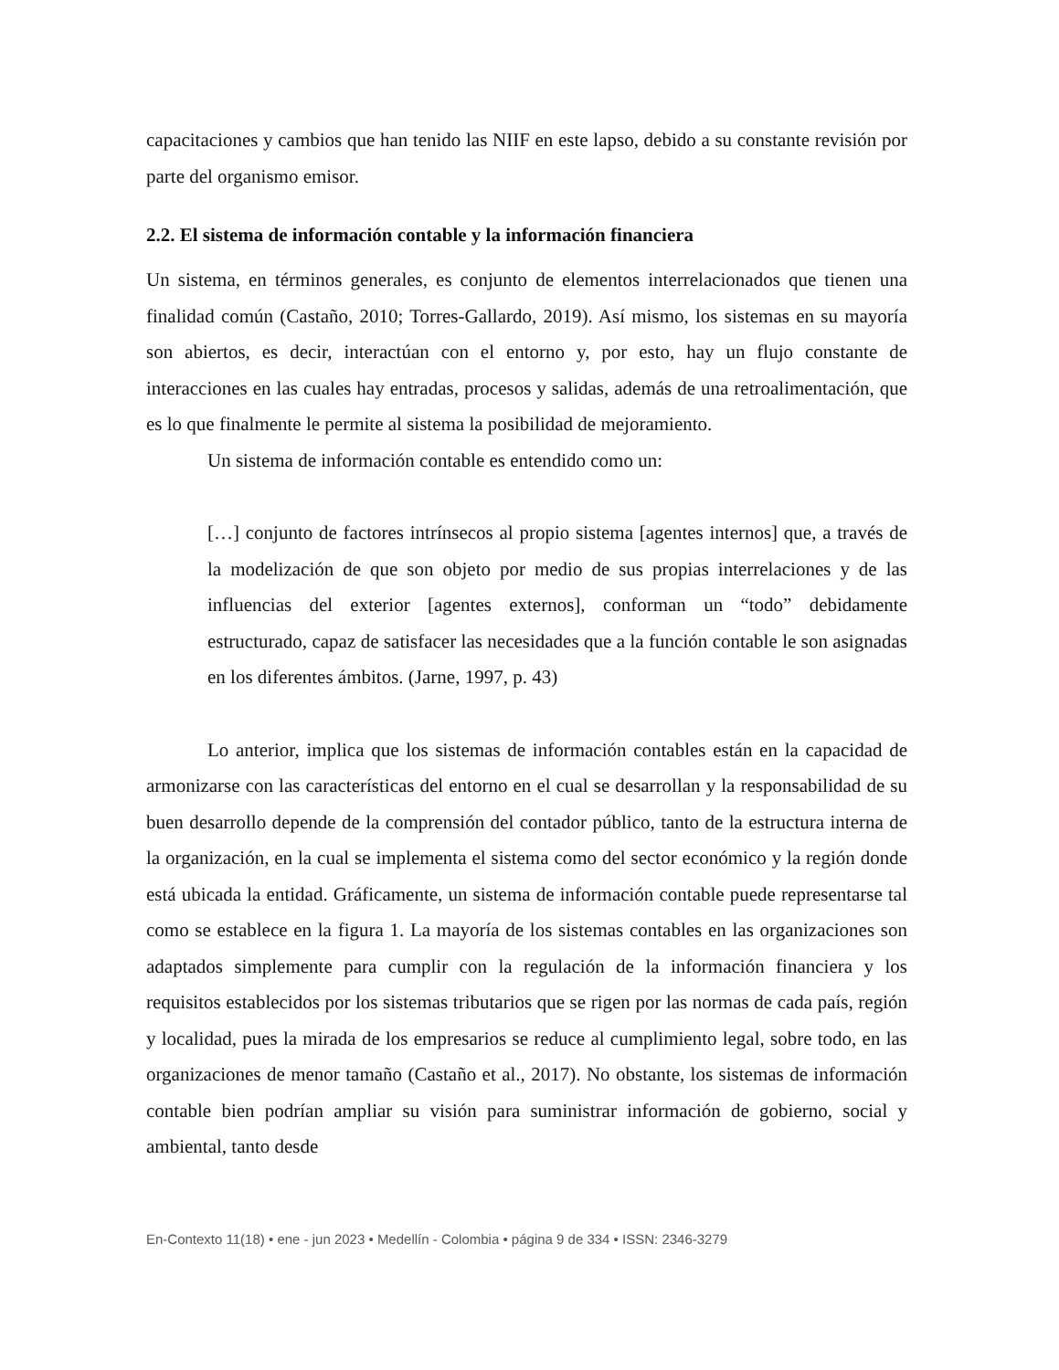capacitaciones y cambios que han tenido las NIIF en este lapso, debido a su constante revisión por parte del organismo emisor.
2.2. El sistema de información contable y la información financiera
Un sistema, en términos generales, es conjunto de elementos interrelacionados que tienen una finalidad común (Castaño, 2010; Torres-Gallardo, 2019). Así mismo, los sistemas en su mayoría son abiertos, es decir, interactúan con el entorno y, por esto, hay un flujo constante de interacciones en las cuales hay entradas, procesos y salidas, además de una retroalimentación, que es lo que finalmente le permite al sistema la posibilidad de mejoramiento.
Un sistema de información contable es entendido como un:
[…] conjunto de factores intrínsecos al propio sistema [agentes internos] que, a través de la modelización de que son objeto por medio de sus propias interrelaciones y de las influencias del exterior [agentes externos], conforman un “todo” debidamente estructurado, capaz de satisfacer las necesidades que a la función contable le son asignadas en los diferentes ámbitos. (Jarne, 1997, p. 43)
Lo anterior, implica que los sistemas de información contables están en la capacidad de armonizarse con las características del entorno en el cual se desarrollan y la responsabilidad de su buen desarrollo depende de la comprensión del contador público, tanto de la estructura interna de la organización, en la cual se implementa el sistema como del sector económico y la región donde está ubicada la entidad. Gráficamente, un sistema de información contable puede representarse tal como se establece en la figura 1. La mayoría de los sistemas contables en las organizaciones son adaptados simplemente para cumplir con la regulación de la información financiera y los requisitos establecidos por los sistemas tributarios que se rigen por las normas de cada país, región y localidad, pues la mirada de los empresarios se reduce al cumplimiento legal, sobre todo, en las organizaciones de menor tamaño (Castaño et al., 2017). No obstante, los sistemas de información contable bien podrían ampliar su visión para suministrar información de gobierno, social y ambiental, tanto desde
En-Contexto 11(18) • ene - jun 2023 • Medellín - Colombia • página 9 de 334 • ISSN: 2346-3279